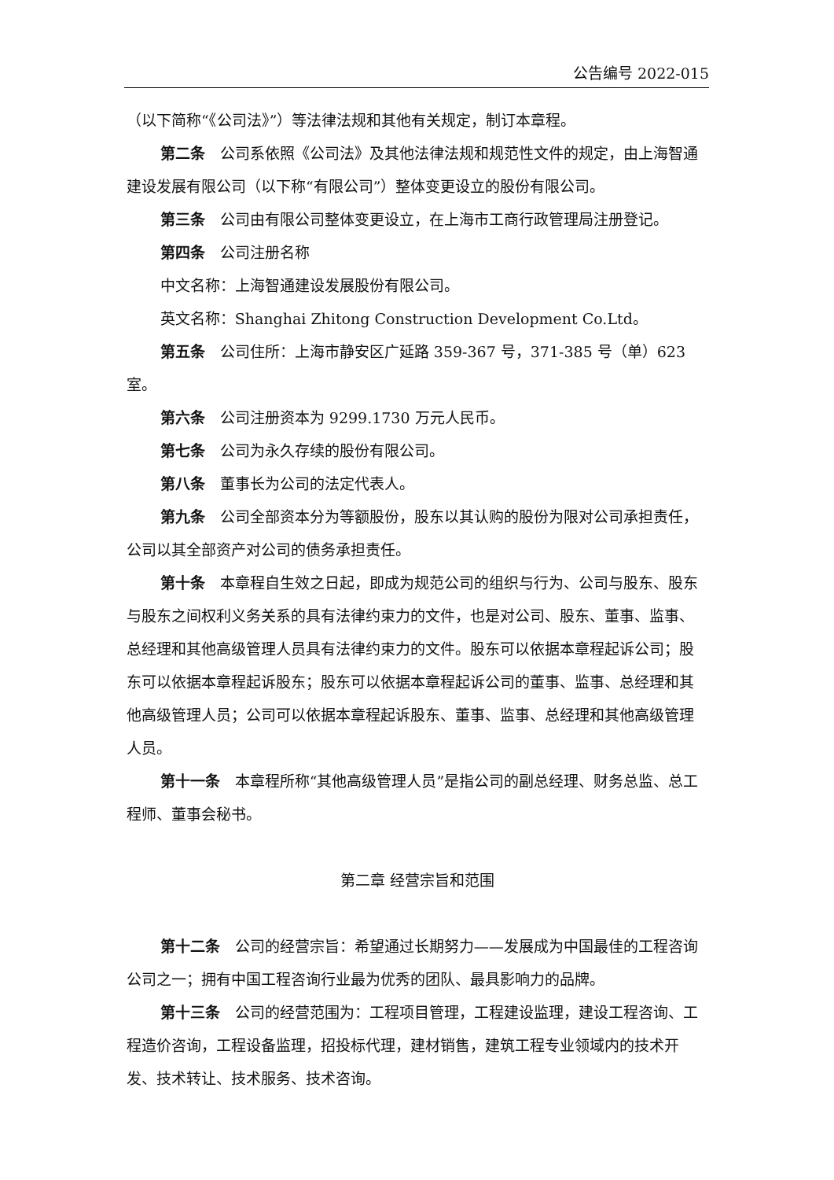公告编号 2022-015
（以下简称“《公司法》”）等法律法规和其他有关规定，制订本章程。
第二条 公司系依照《公司法》及其他法律法规和规范性文件的规定，由上海智通建设发展有限公司（以下称“有限公司”）整体变更设立的股份有限公司。
第三条 公司由有限公司整体变更设立，在上海市工商行政管理局注册登记。
第四条 公司注册名称
中文名称：上海智通建设发展股份有限公司。
英文名称：Shanghai Zhitong Construction Development Co.Ltd。
第五条 公司住所：上海市静安区广延路 359-367 号，371-385 号（单）623 室。
第六条 公司注册资本为 9299.1730 万元人民币。
第七条 公司为永久存续的股份有限公司。
第八条 董事长为公司的法定代表人。
第九条 公司全部资本分为等额股份，股东以其认购的股份为限对公司承担责任，公司以其全部资产对公司的债务承担责任。
第十条 本章程自生效之日起，即成为规范公司的组织与行为、公司与股东、股东与股东之间权利义务关系的具有法律约束力的文件，也是对公司、股东、董事、监事、总经理和其他高级管理人员具有法律约束力的文件。股东可以依据本章程起诉公司；股东可以依据本章程起诉股东；股东可以依据本章程起诉公司的董事、监事、总经理和其他高级管理人员；公司可以依据本章程起诉股东、董事、监事、总经理和其他高级管理人员。
第十一条 本章程所称“其他高级管理人员”是指公司的副总经理、财务总监、总工程师、董事会秘书。
第二章 经营宗旨和范围
第十二条 公司的经营宗旨：希望通过长期努力——发展成为中国最佳的工程咨询公司之一；拥有中国工程咨询行业最为优秀的团队、最具影响力的品牌。
第十三条 公司的经营范围为：工程项目管理，工程建设监理，建设工程咨询、工程造价咨询，工程设备监理，招投标代理，建材销售，建筑工程专业领域内的技术开发、技术转让、技术服务、技术咨询。